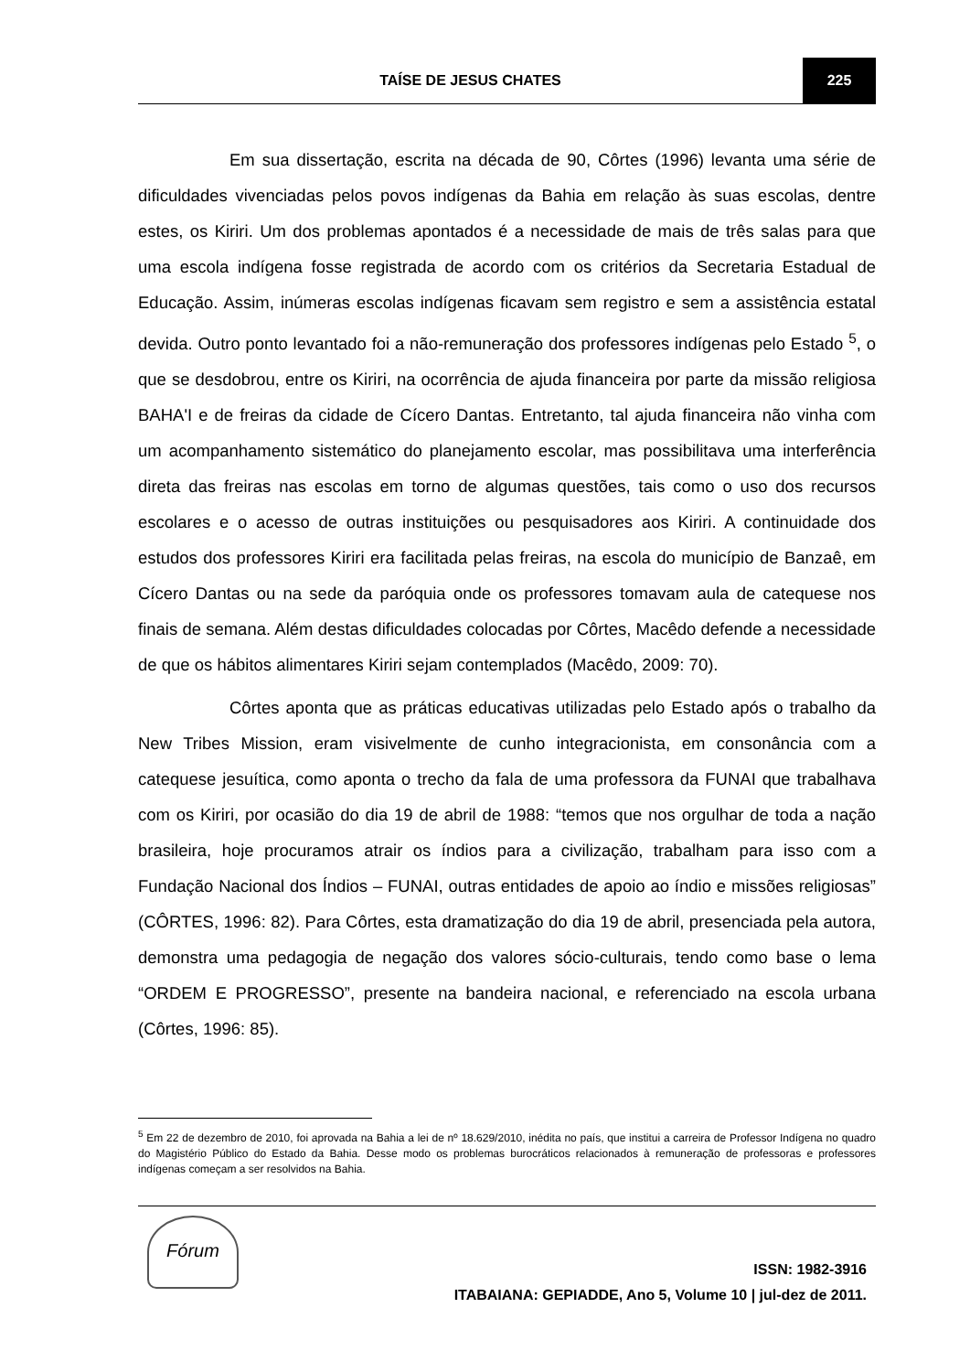TAÍSE DE JESUS CHATES
225
Em sua dissertação, escrita na década de 90, Côrtes (1996) levanta uma série de dificuldades vivenciadas pelos povos indígenas da Bahia em relação às suas escolas, dentre estes, os Kiriri. Um dos problemas apontados é a necessidade de mais de três salas para que uma escola indígena fosse registrada de acordo com os critérios da Secretaria Estadual de Educação. Assim, inúmeras escolas indígenas ficavam sem registro e sem a assistência estatal devida. Outro ponto levantado foi a não-remuneração dos professores indígenas pelo Estado <sup>5</sup>, o que se desdobrou, entre os Kiriri, na ocorrência de ajuda financeira por parte da missão religiosa BAHA'I e de freiras da cidade de Cícero Dantas. Entretanto, tal ajuda financeira não vinha com um acompanhamento sistemático do planejamento escolar, mas possibilitava uma interferência direta das freiras nas escolas em torno de algumas questões, tais como o uso dos recursos escolares e o acesso de outras instituições ou pesquisadores aos Kiriri. A continuidade dos estudos dos professores Kiriri era facilitada pelas freiras, na escola do município de Banzaê, em Cícero Dantas ou na sede da paróquia onde os professores tomavam aula de catequese nos finais de semana. Além destas dificuldades colocadas por Côrtes, Macêdo defende a necessidade de que os hábitos alimentares Kiriri sejam contemplados (Macêdo, 2009: 70).
Côrtes aponta que as práticas educativas utilizadas pelo Estado após o trabalho da New Tribes Mission, eram visivelmente de cunho integracionista, em consonância com a catequese jesuítica, como aponta o trecho da fala de uma professora da FUNAI que trabalhava com os Kiriri, por ocasião do dia 19 de abril de 1988: “temos que nos orgulhar de toda a nação brasileira, hoje procuramos atrair os índios para a civilização, trabalham para isso com a Fundação Nacional dos Índios – FUNAI, outras entidades de apoio ao índio e missões religiosas” (CÔRTES, 1996: 82). Para Côrtes, esta dramatização do dia 19 de abril, presenciada pela autora, demonstra uma pedagogia de negação dos valores sócio-culturais, tendo como base o lema “ORDEM E PROGRESSO”, presente na bandeira nacional, e referenciado na escola urbana (Côrtes, 1996: 85).
<sup>5</sup> Em 22 de dezembro de 2010, foi aprovada na Bahia a lei de nº 18.629/2010, inédita no país, que institui a carreira de Professor Indígena no quadro do Magistério Público do Estado da Bahia. Desse modo os problemas burocráticos relacionados à remuneração de professoras e professores indígenas começam a ser resolvidos na Bahia.
Fórum
ISSN: 1982-3916
ITABAIANA: GEPIADDE, Ano 5, Volume 10 | jul-dez de 2011.